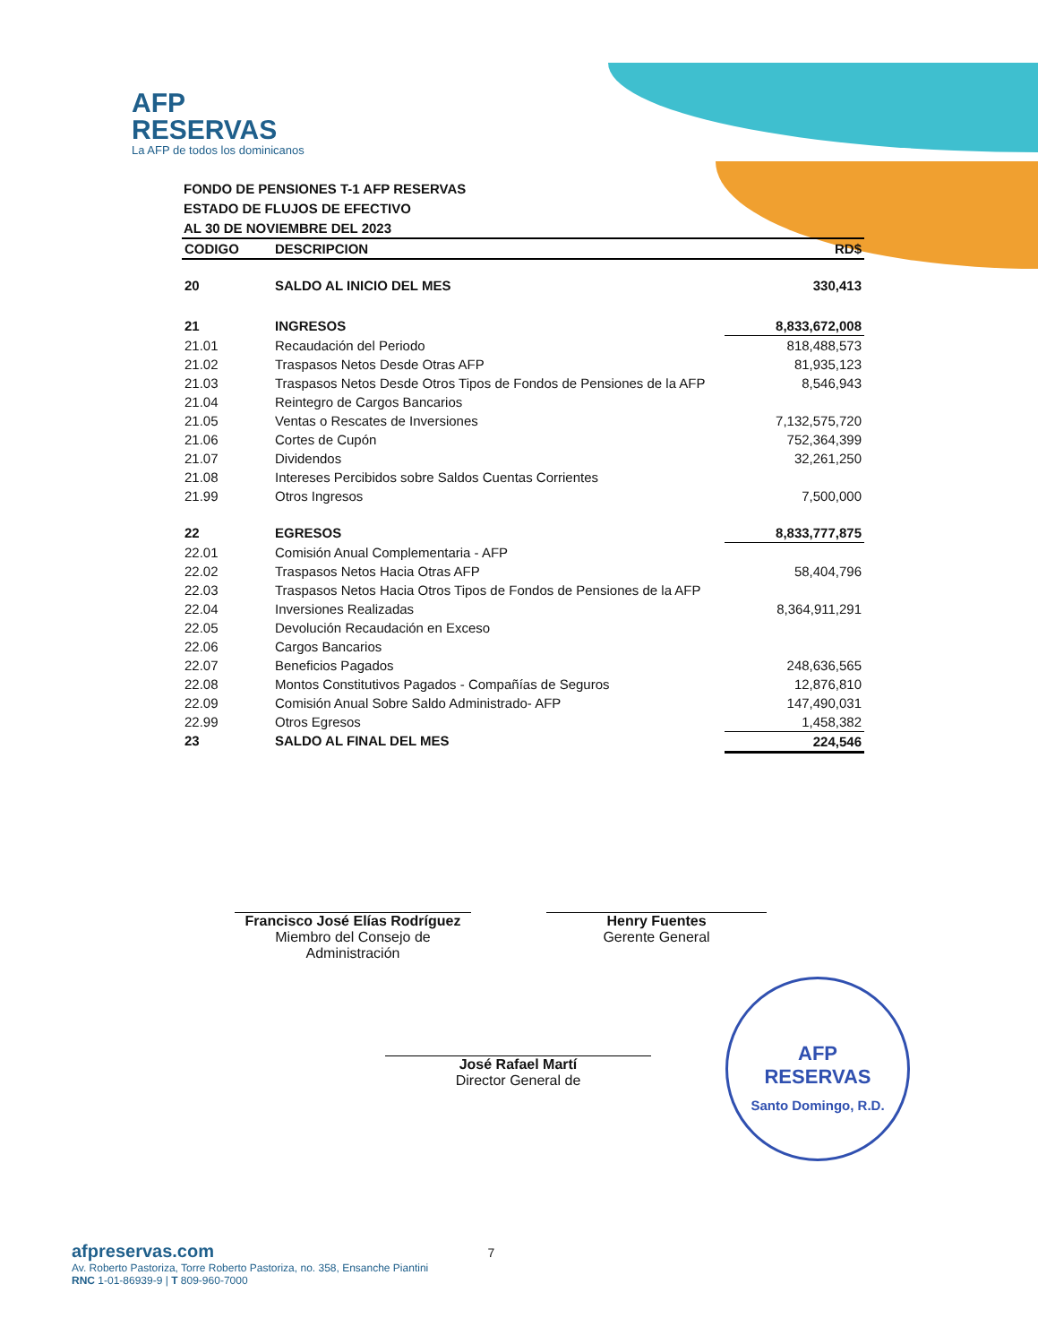AFP
RESERVAS
La AFP de todos los dominicanos
FONDO DE PENSIONES T-1 AFP RESERVAS
ESTADO DE FLUJOS DE EFECTIVO
AL 30 DE NOVIEMBRE DEL 2023
| CODIGO | DESCRIPCION | RD$ |
| --- | --- | --- |
| 20 | SALDO AL INICIO DEL MES | 330,413 |
| 21 | INGRESOS | 8,833,672,008 |
| 21.01 | Recaudación del Periodo | 818,488,573 |
| 21.02 | Traspasos Netos Desde Otras AFP | 81,935,123 |
| 21.03 | Traspasos Netos Desde Otros Tipos de Fondos de Pensiones de la AFP | 8,546,943 |
| 21.04 | Reintegro de Cargos Bancarios | |
| 21.05 | Ventas o Rescates de Inversiones | 7,132,575,720 |
| 21.06 | Cortes de Cupón | 752,364,399 |
| 21.07 | Dividendos | 32,261,250 |
| 21.08 | Intereses Percibidos sobre Saldos Cuentas Corrientes | |
| 21.99 | Otros Ingresos | 7,500,000 |
| 22 | EGRESOS | 8,833,777,875 |
| 22.01 | Comisión Anual Complementaria - AFP | |
| 22.02 | Traspasos Netos Hacia Otras AFP | 58,404,796 |
| 22.03 | Traspasos Netos Hacia Otros Tipos de Fondos de Pensiones de la AFP | |
| 22.04 | Inversiones Realizadas | 8,364,911,291 |
| 22.05 | Devolución Recaudación en Exceso | |
| 22.06 | Cargos Bancarios | |
| 22.07 | Beneficios Pagados | 248,636,565 |
| 22.08 | Montos Constitutivos Pagados - Compañías de Seguros | 12,876,810 |
| 22.09 | Comisión Anual Sobre Saldo Administrado- AFP | 147,490,031 |
| 22.99 | Otros Egresos | 1,458,382 |
| 23 | SALDO AL FINAL DEL MES | 224,546 |
Francisco José Elías Rodríguez
Miembro del Consejo de Administración
Henry Fuentes
Gerente General
José Rafael Martí
Director General de
AFP
RESERVAS
Santo Domingo, R.D.
afpreservas.com 7
Av. Roberto Pastoriza, Torre Roberto Pastoriza, no. 358, Ensanche Piantini
RNC 1-01-86939-9 | T 809-960-7000